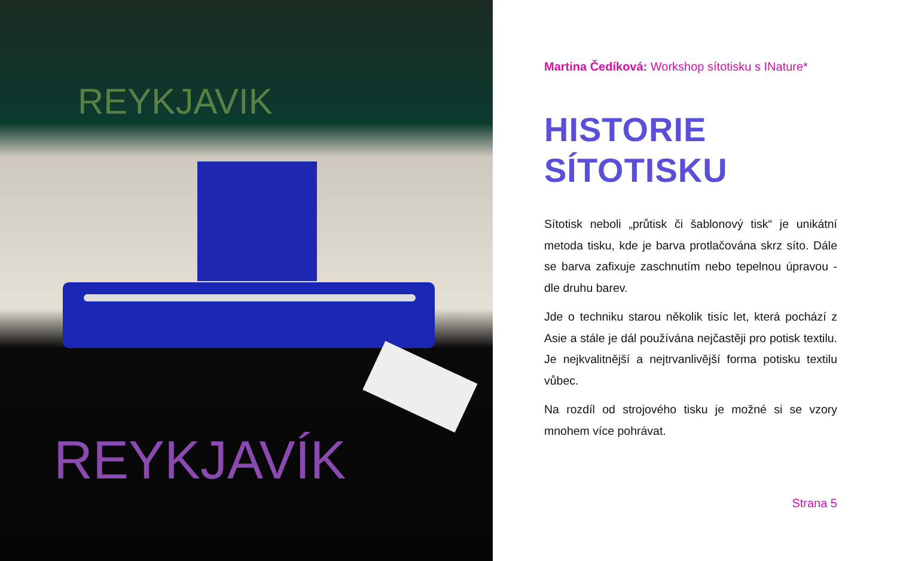REYKJAVÍK
REYKJAVIK
Martina Čedíková: Workshop sítotisku s INature*
HISTORIE
SÍTOTISKU
Sítotisk neboli „průtisk či šablonový tisk“ je unikátní metoda tisku, kde je barva protlačována skrz síto. Dále se barva zafixuje zaschnutím nebo tepelnou úpravou - dle druhu barev.
Jde o techniku starou několik tisíc let, která pochází z Asie a stále je dál používána nejčastěji pro potisk textilu. Je nejkvalitnější a nejtrvanlivější forma potisku textilu vůbec.
Na rozdíl od strojového tisku je možné si se vzory mnohem více pohrávat.
Strana 5